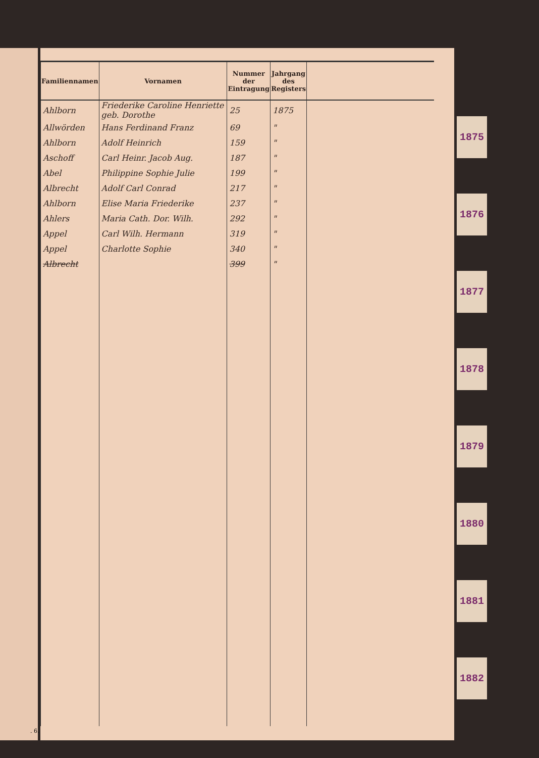| Familiennamen | Vornamen | Nummer der Eintragung | Jahrgang des Registers | |
| --- | --- | --- | --- | --- |
| Ahlborn | Friederike Caroline Henriette geb. Dorothe | 25 | 1875 | |
| Allwörden | Hans Ferdinand Franz | 69 | " | |
| Ahlborn | Adolf Heinrich | 159 | " | |
| Aschoff | Carl Heinr. Jacob Aug. | 187 | " | |
| Abel | Philippine Sophie Julie | 199 | " | |
| Albrecht | Adolf Carl Conrad | 217 | " | |
| Ahlborn | Elise Maria Friederike | 237 | " | |
| Ahlers | Maria Cath. Dor. Wilh. | 292 | " | |
| Appel | Carl Wilh. Hermann | 319 | " | |
| Appel | Charlotte Sophie | 340 | " | |
| Albrecht | | 399 | " | |
1875
1876
1877
1878
1879
1880
1881
1882
. 6.